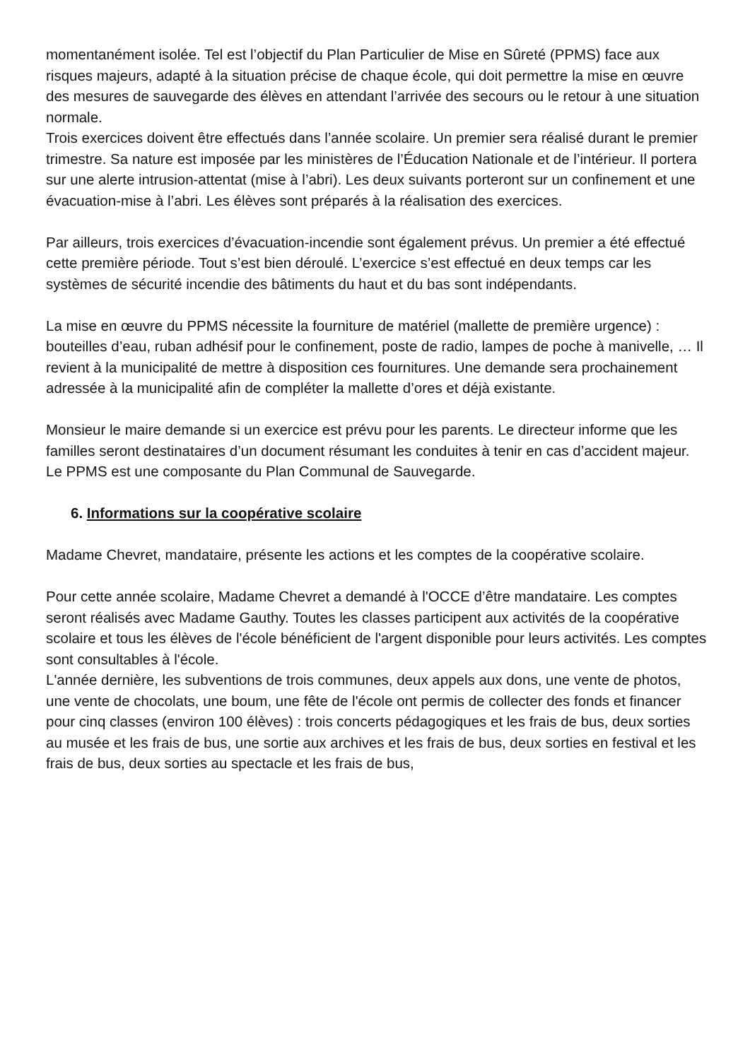momentanément isolée. Tel est l’objectif du Plan Particulier de Mise en Sûreté (PPMS) face aux risques majeurs, adapté à la situation précise de chaque école, qui doit permettre la mise en œuvre des mesures de sauvegarde des élèves en attendant l’arrivée des secours ou le retour à une situation normale.
Trois exercices doivent être effectués dans l’année scolaire. Un premier sera réalisé durant le premier trimestre. Sa nature est imposée par les ministères de l’Éducation Nationale et de l’intérieur. Il portera sur une alerte intrusion-attentat (mise à l’abri). Les deux suivants porteront sur un confinement et une évacuation-mise à l’abri. Les élèves sont préparés à la réalisation des exercices.
Par ailleurs, trois exercices d’évacuation-incendie sont également prévus. Un premier a été effectué cette première période. Tout s’est bien déroulé. L’exercice s’est effectué en deux temps car les systèmes de sécurité incendie des bâtiments du haut et du bas sont indépendants.
La mise en œuvre du PPMS nécessite la fourniture de matériel (mallette de première urgence) : bouteilles d’eau, ruban adhésif pour le confinement, poste de radio, lampes de poche à manivelle, … Il revient à la municipalité de mettre à disposition ces fournitures. Une demande sera prochainement adressée à la municipalité afin de compléter la mallette d’ores et déjà existante.
Monsieur le maire demande si un exercice est prévu pour les parents. Le directeur informe que les familles seront destinataires d’un document résumant les conduites à tenir en cas d’accident majeur. Le PPMS est une composante du Plan Communal de Sauvegarde.
6. Informations sur la coopérative scolaire
Madame Chevret, mandataire, présente les actions et les comptes de la coopérative scolaire.
Pour cette année scolaire, Madame Chevret a demandé à l'OCCE d’être mandataire. Les comptes seront réalisés avec Madame Gauthy. Toutes les classes participent aux activités de la coopérative scolaire et tous les élèves de l'école bénéficient de l'argent disponible pour leurs activités. Les comptes sont consultables à l'école.
L'année dernière, les subventions de trois communes, deux appels aux dons, une vente de photos, une vente de chocolats, une boum, une fête de l'école ont permis de collecter des fonds et financer pour cinq classes (environ 100 élèves) : trois concerts pédagogiques et les frais de bus, deux sorties au musée et les frais de bus, une sortie aux archives et les frais de bus, deux sorties en festival et les frais de bus, deux sorties au spectacle et les frais de bus,